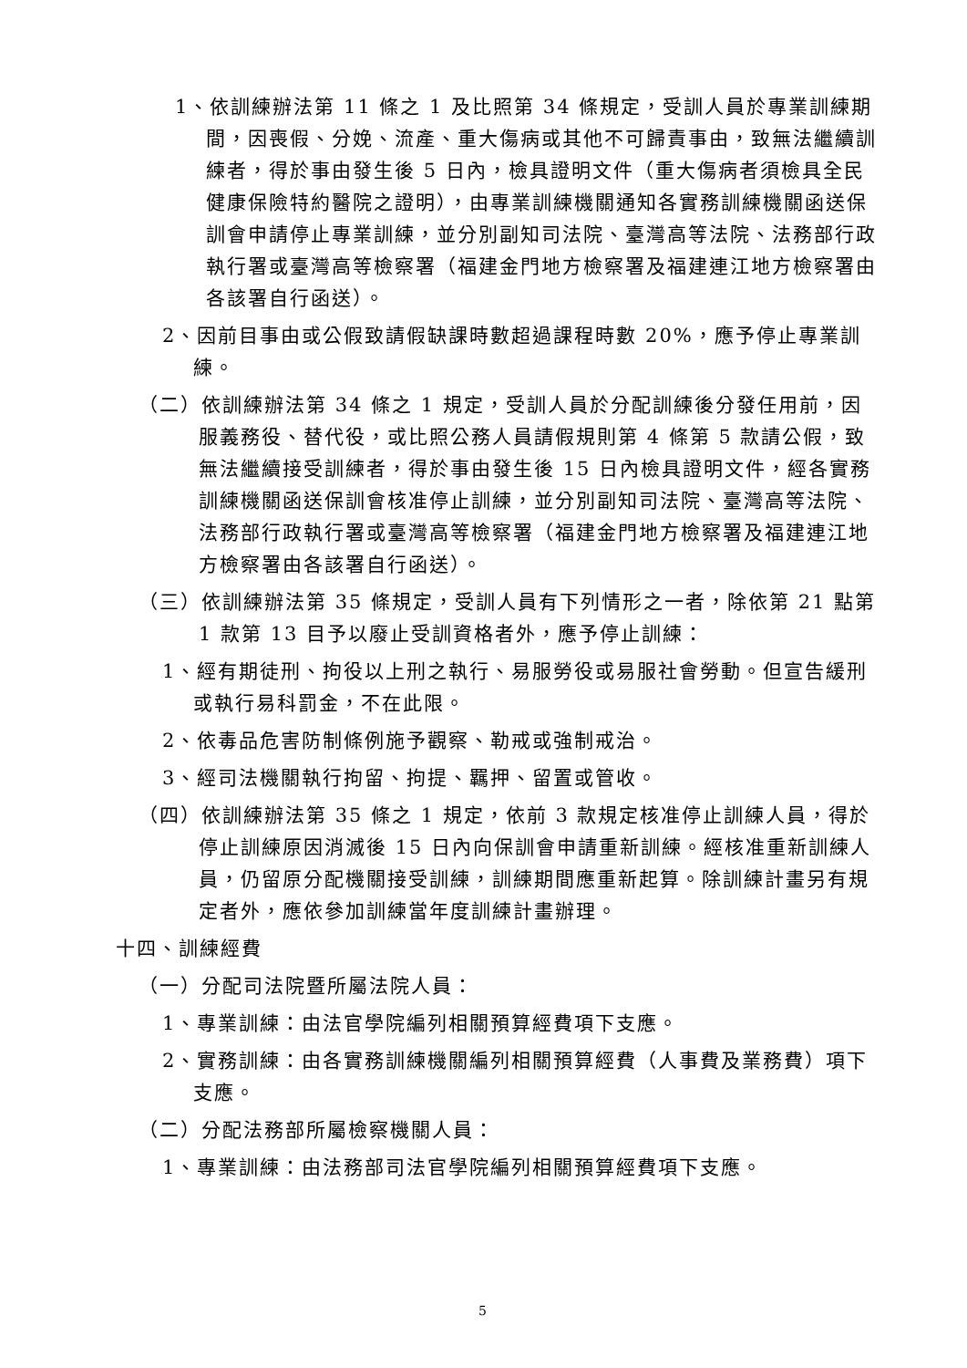1、依訓練辦法第 11 條之 1 及比照第 34 條規定，受訓人員於專業訓練期間，因喪假、分娩、流產、重大傷病或其他不可歸責事由，致無法繼續訓練者，得於事由發生後 5 日內，檢具證明文件（重大傷病者須檢具全民健康保險特約醫院之證明），由專業訓練機關通知各實務訓練機關函送保訓會申請停止專業訓練，並分別副知司法院、臺灣高等法院、法務部行政執行署或臺灣高等檢察署（福建金門地方檢察署及福建連江地方檢察署由各該署自行函送）。
2、因前目事由或公假致請假缺課時數超過課程時數 20%，應予停止專業訓練。
（二）依訓練辦法第 34 條之 1 規定，受訓人員於分配訓練後分發任用前，因服義務役、替代役，或比照公務人員請假規則第 4 條第 5 款請公假，致無法繼續接受訓練者，得於事由發生後 15 日內檢具證明文件，經各實務訓練機關函送保訓會核准停止訓練，並分別副知司法院、臺灣高等法院、法務部行政執行署或臺灣高等檢察署（福建金門地方檢察署及福建連江地方檢察署由各該署自行函送）。
（三）依訓練辦法第 35 條規定，受訓人員有下列情形之一者，除依第 21 點第 1 款第 13 目予以廢止受訓資格者外，應予停止訓練：
1、經有期徒刑、拘役以上刑之執行、易服勞役或易服社會勞動。但宣告緩刑或執行易科罰金，不在此限。
2、依毒品危害防制條例施予觀察、勒戒或強制戒治。
3、經司法機關執行拘留、拘提、羈押、留置或管收。
（四）依訓練辦法第 35 條之 1 規定，依前 3 款規定核准停止訓練人員，得於停止訓練原因消滅後 15 日內向保訓會申請重新訓練。經核准重新訓練人員，仍留原分配機關接受訓練，訓練期間應重新起算。除訓練計畫另有規定者外，應依參加訓練當年度訓練計畫辦理。
十四、訓練經費
（一）分配司法院暨所屬法院人員：
1、專業訓練：由法官學院編列相關預算經費項下支應。
2、實務訓練：由各實務訓練機關編列相關預算經費（人事費及業務費）項下支應。
（二）分配法務部所屬檢察機關人員：
1、專業訓練：由法務部司法官學院編列相關預算經費項下支應。
5